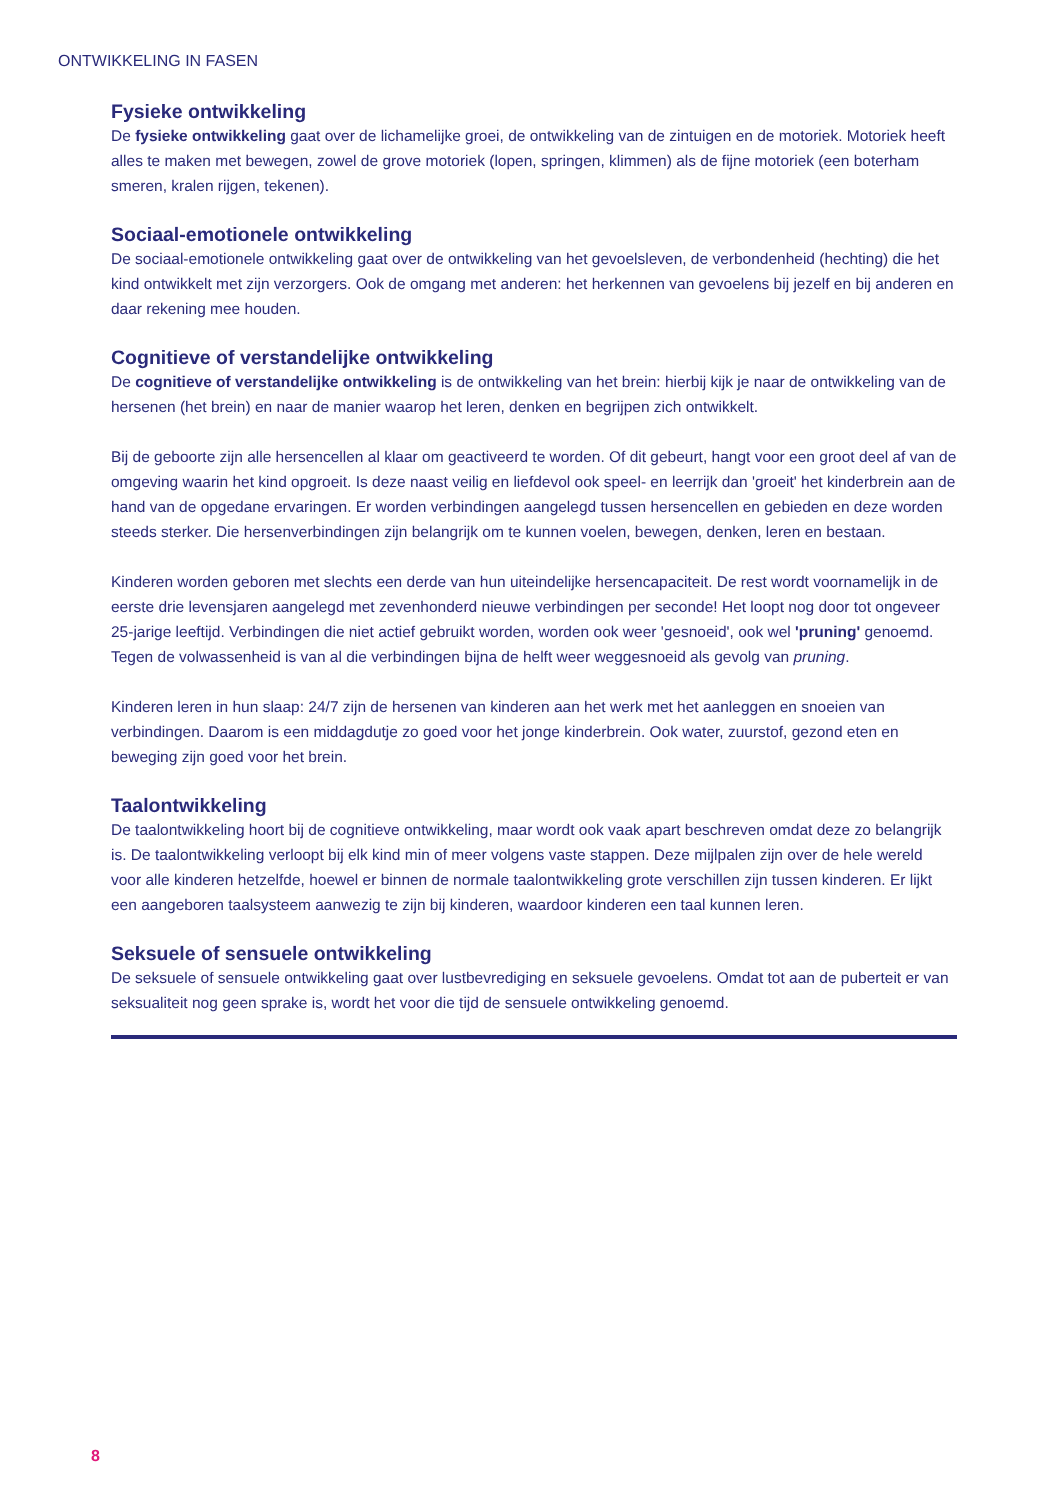ONTWIKKELING IN FASEN
Fysieke ontwikkeling
De fysieke ontwikkeling gaat over de lichamelijke groei, de ontwikkeling van de zintuigen en de motoriek. Motoriek heeft alles te maken met bewegen, zowel de grove motoriek (lopen, springen, klimmen) als de fijne motoriek (een boterham smeren, kralen rijgen, tekenen).
Sociaal-emotionele ontwikkeling
De sociaal-emotionele ontwikkeling gaat over de ontwikkeling van het gevoelsleven, de verbondenheid (hechting) die het kind ontwikkelt met zijn verzorgers. Ook de omgang met anderen: het herkennen van gevoelens bij jezelf en bij anderen en daar rekening mee houden.
Cognitieve of verstandelijke ontwikkeling
De cognitieve of verstandelijke ontwikkeling is de ontwikkeling van het brein: hierbij kijk je naar de ontwikkeling van de hersenen (het brein) en naar de manier waarop het leren, denken en begrijpen zich ontwikkelt.
Bij de geboorte zijn alle hersencellen al klaar om geactiveerd te worden. Of dit gebeurt, hangt voor een groot deel af van de omgeving waarin het kind opgroeit. Is deze naast veilig en liefdevol ook speel- en leerrijk dan 'groeit' het kinderbrein aan de hand van de opgedane ervaringen. Er worden verbindingen aangelegd tussen hersencellen en gebieden en deze worden steeds sterker. Die hersenverbindingen zijn belangrijk om te kunnen voelen, bewegen, denken, leren en bestaan.
Kinderen worden geboren met slechts een derde van hun uiteindelijke hersencapaciteit. De rest wordt voornamelijk in de eerste drie levensjaren aangelegd met zevenhonderd nieuwe verbindingen per seconde! Het loopt nog door tot ongeveer 25-jarige leeftijd. Verbindingen die niet actief gebruikt worden, worden ook weer 'gesnoeid', ook wel 'pruning' genoemd. Tegen de volwassenheid is van al die verbindingen bijna de helft weer weggesnoeid als gevolg van pruning.
Kinderen leren in hun slaap: 24/7 zijn de hersenen van kinderen aan het werk met het aanleggen en snoeien van verbindingen. Daarom is een middagdutje zo goed voor het jonge kinderbrein. Ook water, zuurstof, gezond eten en beweging zijn goed voor het brein.
Taalontwikkeling
De taalontwikkeling hoort bij de cognitieve ontwikkeling, maar wordt ook vaak apart beschreven omdat deze zo belangrijk is. De taalontwikkeling verloopt bij elk kind min of meer volgens vaste stappen. Deze mijlpalen zijn over de hele wereld voor alle kinderen hetzelfde, hoewel er binnen de normale taalontwikkeling grote verschillen zijn tussen kinderen. Er lijkt een aangeboren taalsysteem aanwezig te zijn bij kinderen, waardoor kinderen een taal kunnen leren.
Seksuele of sensuele ontwikkeling
De seksuele of sensuele ontwikkeling gaat over lustbevrediging en seksuele gevoelens. Omdat tot aan de puberteit er van seksualiteit nog geen sprake is, wordt het voor die tijd de sensuele ontwikkeling genoemd.
8